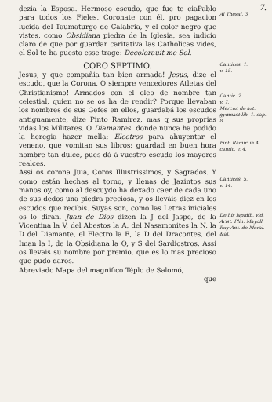dezia la Esposa. Hermoso escudo, que fue te ciaPablo para todos los Fieles. Coronate con él, pro pagacion lucida del Taumaturgo de Calabria, y el color negro que vistes, como Obsidiana piedra de la Iglesia, sea indicio claro de que por guardar caritativa las Catholicas vides, el Sol te ha puesto esse trage: Decolorauit me Sol.
CORO SEPTIMO.
Jesus, y que compañia tan bien armada! Jesus, dize el escudo, que la Corona. O siempre vencedores Atletas del Christianismo! Armados con el oleo de nombre tan celestial, quien no se os ha de rendir? Porque llevaban los nombres de sus Gefes en ellos, guardabá los escudos antiguamente, dize Pinto Ramirez, mas q sus proprias vidas los Militares. O Diamantes! donde nunca ha podido la heregia hazer mella; Electros para ahuyentar el veneno, que vomitan sus libros: guardad en buen hora nombre tan dulce, pues dá á vuestro escudo los mayores realces.
Assi os corona Juia, Coros Illustrissimos, y Sagrados. Y como están hechas al torno, y llenas de Jazintos sus manos oy, como al descuydo ha dexado caer de cada uno de sus dedos una piedra preciosa, y os lleváis diez en los escudos que recibis. Suyas son, como las Letras iniciales os lo dirán. Juan de Dios dizen la J del Jaspe, de la Vicentina la V, del Abestos la A, del Nasamonites la N, la D del Diamante, el Electro la E, la D del Dracontes, del Iman la I, de la Obsidiana la O, y S del Sardiostros. Assi os llevais su nombre por premio, que es lo mas precioso que pudo daros.
Abreviado Mapa del magnifico Téplo de Salomó,
que
7.
Al Thesal. 3
Cantices. 1.
v. 15.
Cantic. 2.
v. 7.
Mercur. de art. gymnast lib. 1. cap. 8.
Pint. Ramir. in 4. cantic. v. 4.
Cantices. 5.
v. 14.
De his lapidib. vid. Arist. Plin. Mayoll Ruy Ant. de Moral. &al.